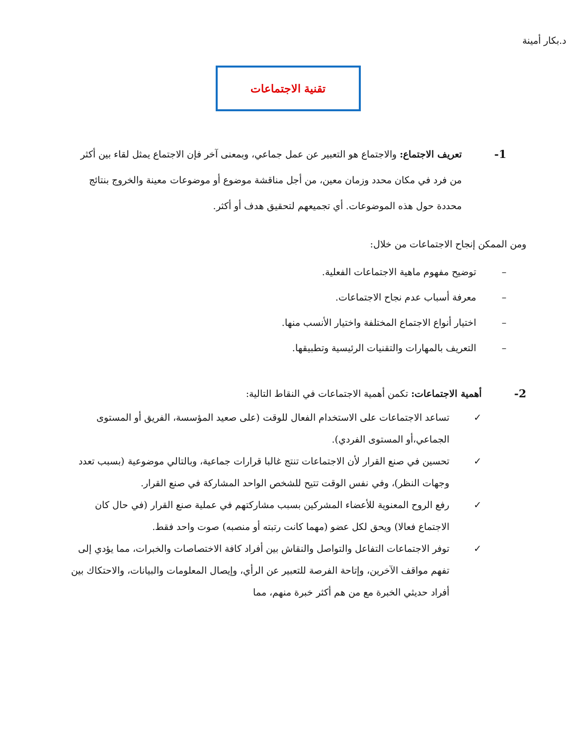د.بكار أمينة
تقنية الاجتماعات
1-
تعريف الاجتماع: والاجتماع هو التعبير عن عمل جماعي، وبمعنى آخر فإن الاجتماع يمثل لقاء بين أكثر من فرد في مكان محدد وزمان معين، من أجل مناقشة موضوع أو موضوعات معينة والخروج بنتائج محددة حول هذه الموضوعات. أي تجميعهم لتحقيق هدف أو أكثر.
ومن الممكن إنجاح الاجتماعات من خلال:
– توضيح مفهوم ماهية الاجتماعات الفعلية.
– معرفة أسباب عدم نجاح الاجتماعات.
– اختيار أنواع الاجتماع المختلفة واختيار الأنسب منها.
– التعريف بالمهارات والتقنيات الرئيسية وتطبيقها.
2-
أهمية الاجتماعات: تكمن أهمية الاجتماعات في النقاط التالية:
✓ تساعد الاجتماعات على الاستخدام الفعال للوقت (على صعيد المؤسسة، الفريق أو المستوى الجماعي،أو المستوى الفردي).
✓ تحسين في صنع القرار لأن الاجتماعات تنتج غالبا قرارات جماعية، وبالتالي موضوعية (بسبب تعدد وجهات النظر)، وفي نفس الوقت تتيح للشخص الواحد المشاركة في صنع القرار.
✓ رفع الروح المعنوية للأعضاء المشركين بسبب مشاركتهم في عملية صنع القرار (في حال كان الاجتماع فعالا) ويحق لكل عضو (مهما كانت رتبته أو منصبه) صوت واحد فقط.
✓ توفر الاجتماعات التفاعل والتواصل والنقاش بين أفراد كافة الاختصاصات والخبرات، مما يؤدي إلى تفهم مواقف الآخرين، وإتاحة الفرصة للتعبير عن الرأي، وإيصال المعلومات والبيانات، والاحتكاك بين أفراد حديثي الخبرة مع من هم أكثر خبرة منهم، مما